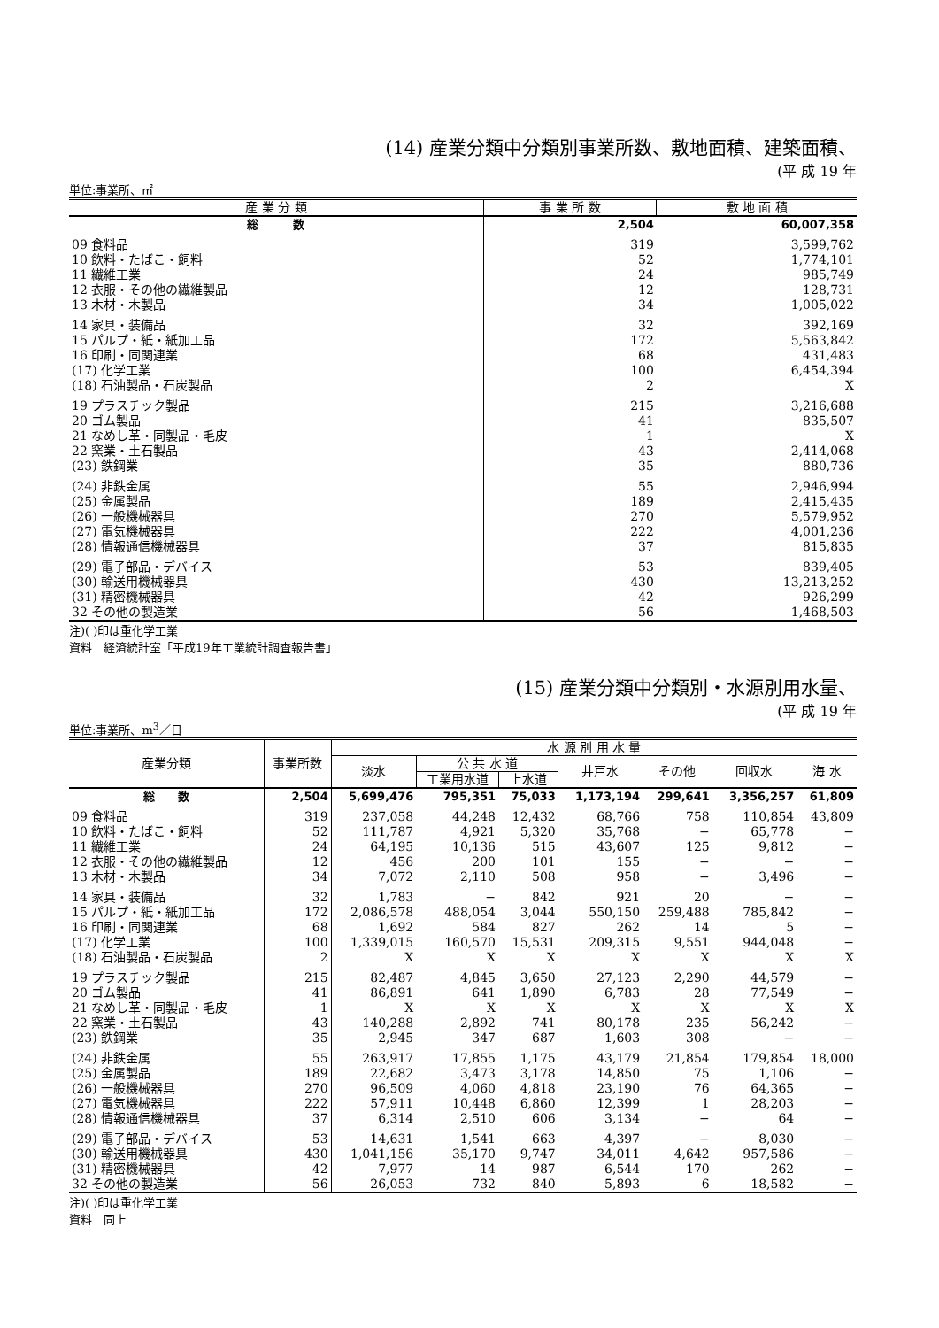(14) 産業分類中分類別事業所数、敷地面積、建築面積、
(平 成 19 年
単位:事業所、㎡
| 産 業 分 類 | 事 業 所 数 | 敷 地 面 積 |
| --- | --- | --- |
| 総 数 | 2,504 | 60,007,358 |
| 09 食料品 | 319 | 3,599,762 |
| 10 飲料・たばこ・飼料 | 52 | 1,774,101 |
| 11 繊維工業 | 24 | 985,749 |
| 12 衣服・その他の繊維製品 | 12 | 128,731 |
| 13 木材・木製品 | 34 | 1,005,022 |
| 14 家具・装備品 | 32 | 392,169 |
| 15 パルプ・紙・紙加工品 | 172 | 5,563,842 |
| 16 印刷・同関連業 | 68 | 431,483 |
| (17) 化学工業 | 100 | 6,454,394 |
| (18) 石油製品・石炭製品 | 2 | X |
| 19 プラスチック製品 | 215 | 3,216,688 |
| 20 ゴム製品 | 41 | 835,507 |
| 21 なめし革・同製品・毛皮 | 1 | X |
| 22 窯業・土石製品 | 43 | 2,414,068 |
| (23) 鉄鋼業 | 35 | 880,736 |
| (24) 非鉄金属 | 55 | 2,946,994 |
| (25) 金属製品 | 189 | 2,415,435 |
| (26) 一般機械器具 | 270 | 5,579,952 |
| (27) 電気機械器具 | 222 | 4,001,236 |
| (28) 情報通信機械器具 | 37 | 815,835 |
| (29) 電子部品・デバイス | 53 | 839,405 |
| (30) 輸送用機械器具 | 430 | 13,213,252 |
| (31) 精密機械器具 | 42 | 926,299 |
| 32 その他の製造業 | 56 | 1,468,503 |
注)( )印は重化学工業
資料　経済統計室「平成19年工業統計調査報告書」
(15) 産業分類中分類別・水源別用水量、
(平 成 19 年
単位:事業所、m<sup>3</sup>／日
| 産業分類 | 事業所数 | 水 源 別 用 水 量 | | | | | | |
| --- | --- | --- | --- | --- | --- | --- | --- | --- |
| | | 淡水 | 公 共 水 道 | | 井戸水 | その他 | 回収水 | 海 水 |
| | | | 工業用水道 | 上水道 | | | | |
| 総 数 | 2,504 | 5,699,476 | 795,351 | 75,033 | 1,173,194 | 299,641 | 3,356,257 | 61,809 |
| 09 食料品 | 319 | 237,058 | 44,248 | 12,432 | 68,766 | 758 | 110,854 | 43,809 |
| 10 飲料・たばこ・飼料 | 52 | 111,787 | 4,921 | 5,320 | 35,768 | − | 65,778 | − |
| 11 繊維工業 | 24 | 64,195 | 10,136 | 515 | 43,607 | 125 | 9,812 | − |
| 12 衣服・その他の繊維製品 | 12 | 456 | 200 | 101 | 155 | − | − | − |
| 13 木材・木製品 | 34 | 7,072 | 2,110 | 508 | 958 | − | 3,496 | − |
| 14 家具・装備品 | 32 | 1,783 | − | 842 | 921 | 20 | − | − |
| 15 パルプ・紙・紙加工品 | 172 | 2,086,578 | 488,054 | 3,044 | 550,150 | 259,488 | 785,842 | − |
| 16 印刷・同関連業 | 68 | 1,692 | 584 | 827 | 262 | 14 | 5 | − |
| (17) 化学工業 | 100 | 1,339,015 | 160,570 | 15,531 | 209,315 | 9,551 | 944,048 | − |
| (18) 石油製品・石炭製品 | 2 | X | X | X | X | X | X | X |
| 19 プラスチック製品 | 215 | 82,487 | 4,845 | 3,650 | 27,123 | 2,290 | 44,579 | − |
| 20 ゴム製品 | 41 | 86,891 | 641 | 1,890 | 6,783 | 28 | 77,549 | − |
| 21 なめし革・同製品・毛皮 | 1 | X | X | X | X | X | X | X |
| 22 窯業・土石製品 | 43 | 140,288 | 2,892 | 741 | 80,178 | 235 | 56,242 | − |
| (23) 鉄鋼業 | 35 | 2,945 | 347 | 687 | 1,603 | 308 | − | − |
| (24) 非鉄金属 | 55 | 263,917 | 17,855 | 1,175 | 43,179 | 21,854 | 179,854 | 18,000 |
| (25) 金属製品 | 189 | 22,682 | 3,473 | 3,178 | 14,850 | 75 | 1,106 | − |
| (26) 一般機械器具 | 270 | 96,509 | 4,060 | 4,818 | 23,190 | 76 | 64,365 | − |
| (27) 電気機械器具 | 222 | 57,911 | 10,448 | 6,860 | 12,399 | 1 | 28,203 | − |
| (28) 情報通信機械器具 | 37 | 6,314 | 2,510 | 606 | 3,134 | − | 64 | − |
| (29) 電子部品・デバイス | 53 | 14,631 | 1,541 | 663 | 4,397 | − | 8,030 | − |
| (30) 輸送用機械器具 | 430 | 1,041,156 | 35,170 | 9,747 | 34,011 | 4,642 | 957,586 | − |
| (31) 精密機械器具 | 42 | 7,977 | 14 | 987 | 6,544 | 170 | 262 | − |
| 32 その他の製造業 | 56 | 26,053 | 732 | 840 | 5,893 | 6 | 18,582 | − |
注)( )印は重化学工業
資料　同上